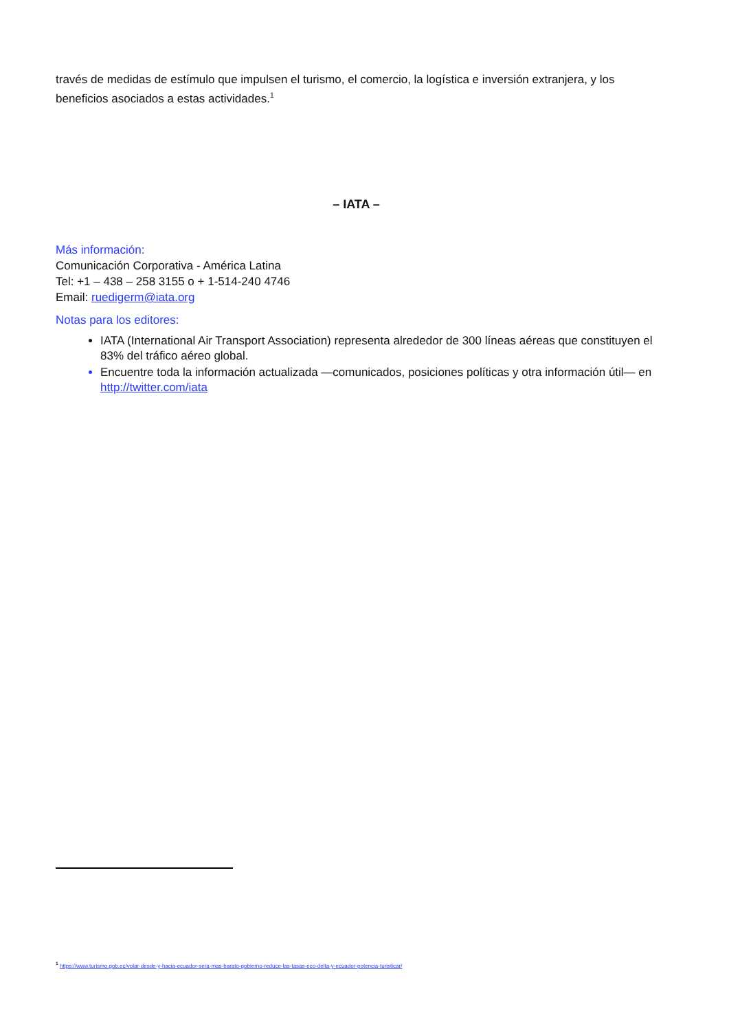través de medidas de estímulo que impulsen el turismo, el comercio, la logística e inversión extranjera, y los beneficios asociados a estas actividades.<sup>1</sup>
– IATA –
Más información:
Comunicación Corporativa - América Latina
Tel: +1 – 438 – 258 3155 o + 1-514-240 4746
Email: ruedigerm@iata.org
Notas para los editores:
IATA (International Air Transport Association) representa alrededor de 300 líneas aéreas que constituyen el 83% del tráfico aéreo global.
Encuentre toda la información actualizada —comunicados, posiciones políticas y otra información útil— en http://twitter.com/iata
<sup>1</sup> https://www.turismo.gob.ec/volar-desde-y-hacia-ecuador-sera-mas-barato-gobierno-reduce-las-tasas-eco-delta-y-ecuador-potencia-turisticar/